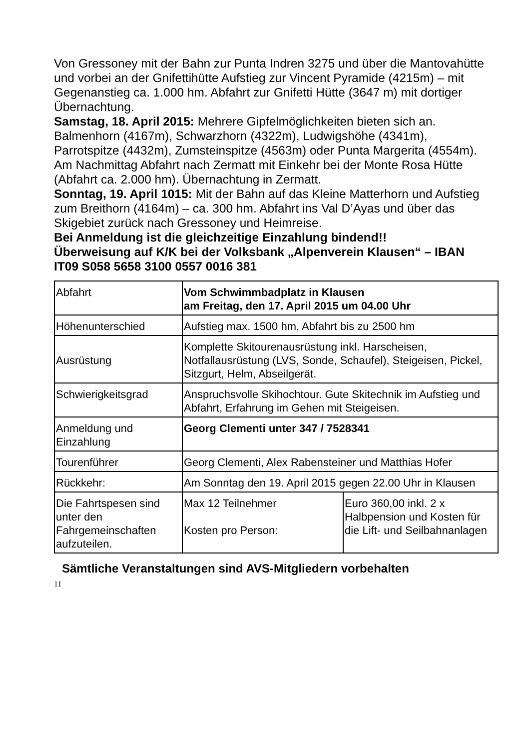Von Gressoney mit der Bahn zur Punta Indren 3275 und über die Mantovahütte und vorbei an der Gnifettihütte Aufstieg zur Vincent Pyramide (4215m) – mit Gegenanstieg ca. 1.000 hm. Abfahrt zur Gnifetti Hütte (3647 m) mit dortiger Übernachtung.
Samstag, 18. April 2015: Mehrere Gipfelmöglichkeiten bieten sich an. Balmenhorn (4167m), Schwarzhorn (4322m), Ludwigshöhe (4341m), Parrotspitze (4432m), Zumsteinspitze (4563m) oder Punta Margerita (4554m). Am Nachmittag Abfahrt nach Zermatt mit Einkehr bei der Monte Rosa Hütte (Abfahrt ca. 2.000 hm). Übernachtung in Zermatt.
Sonntag, 19. April 1015: Mit der Bahn auf das Kleine Matterhorn und Aufstieg zum Breithorn (4164m) – ca. 300 hm. Abfahrt ins Val D’Ayas und über das Skigebiet zurück nach Gressoney und Heimreise.
Bei Anmeldung ist die gleichzeitige Einzahlung bindend!!
Überweisung auf K/K bei der Volksbank „Alpenverein Klausen“ – IBAN IT09 S058 5658 3100 0557 0016 381
| Abfahrt | Vom Schwimmbadplatz in Klausen am Freitag, den 17. April 2015 um 04.00 Uhr | |
| Höhenunterschied | Aufstieg max. 1500 hm, Abfahrt bis zu 2500 hm | |
| Ausrüstung | Komplette Skitourenausrüstung inkl. Harscheisen, Notfallausrüstung (LVS, Sonde, Schaufel), Steigeisen, Pickel, Sitzgurt, Helm, Abseilgerät. | |
| Schwierigkeitsgrad | Anspruchsvolle Skihochtour. Gute Skitechnik im Aufstieg und Abfahrt, Erfahrung im Gehen mit Steigeisen. | |
| Anmeldung und Einzahlung | Georg Clementi unter 347 / 7528341 | |
| Tourenführer | Georg Clementi, Alex Rabensteiner und Matthias Hofer | |
| Rückkehr: | Am Sonntag den 19. April 2015 gegen 22.00 Uhr in Klausen | |
| Die Fahrtspesen sind unter den Fahrgemeinschaften aufzuteilen. | Max 12 Teilnehmer Kosten pro Person: | Euro 360,00 inkl. 2 x Halbpension und Kosten für die Lift- und Seilbahnanlagen |
Sämtliche Veranstaltungen sind AVS-Mitgliedern vorbehalten
11